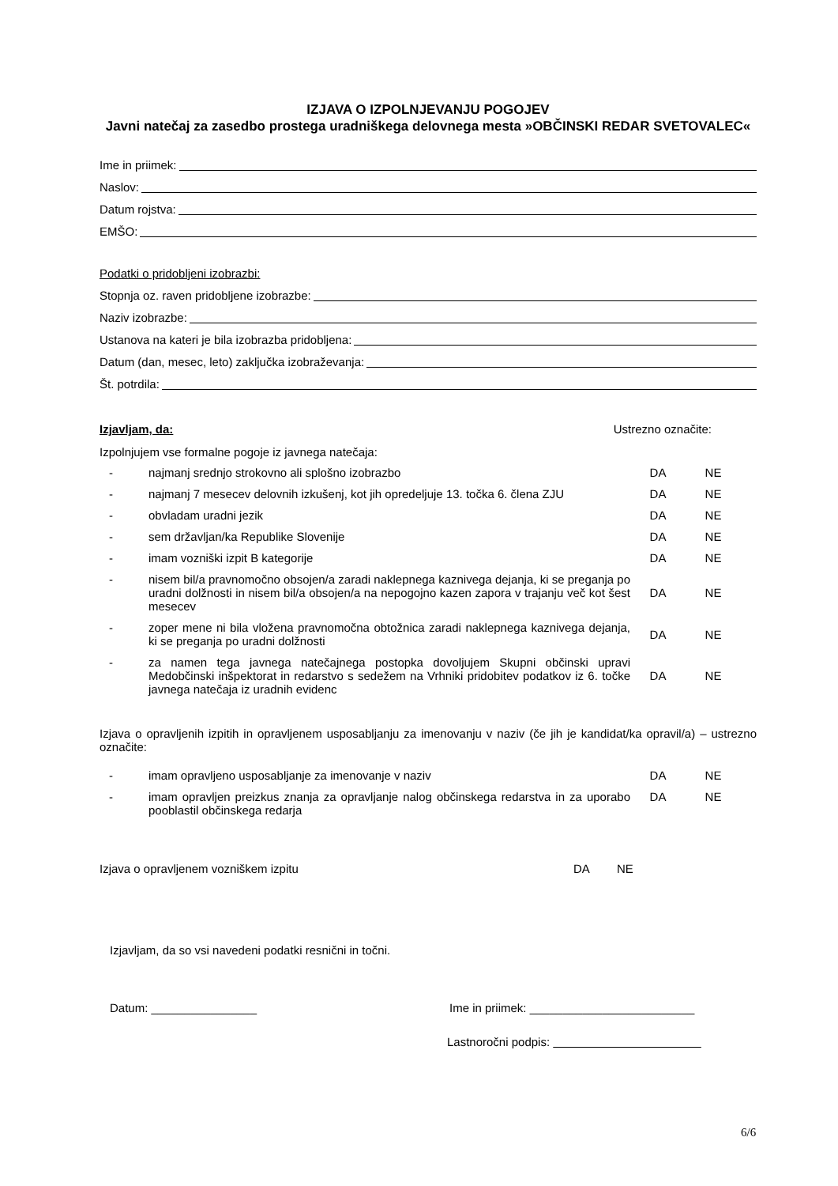IZJAVA O IZPOLNJEVANJU POGOJEV
Javni natečaj za zasedbo prostega uradniškega delovnega mesta »OBČINSKI REDAR SVETOVALEC«
Ime in priimek:
Naslov:
Datum rojstva:
EMŠO:
Podatki o pridobljeni izobrazbi:
Stopnja oz. raven pridobljene izobrazbe:
Naziv izobrazbe:
Ustanova na kateri je bila izobrazba pridobljena:
Datum (dan, mesec, leto) zaključka izobraževanja:
Št. potrdila:
Izjavljam, da: Ustrezno označite:
Izpolnjujem vse formalne pogoje iz javnega natečaja:
| - | najmanj srednjo strokovno ali splošno izobrazbo | DA | NE | |
| - | najmanj 7 mesecev delovnih izkušenj, kot jih opredeljuje 13. točka 6. člena ZJU | DA | NE | |
| - | obvladam uradni jezik | DA | NE | |
| - | sem državljan/ka Republike Slovenije | DA | NE | |
| - | imam vozniški izpit B kategorije | DA | NE | |
| - | nisem bil/a pravnomočno obsojen/a zaradi naklepnega kaznivega dejanja, ki se preganja po uradni dolžnosti in nisem bil/a obsojen/a na nepogojno kazen zapora v trajanju več kot šest mesecev | DA | NE | |
| - | zoper mene ni bila vložena pravnomočna obtožnica zaradi naklepnega kaznivega dejanja, ki se preganja po uradni dolžnosti | DA | NE | |
| - | za namen tega javnega natečajnega postopka dovoljujem Skupni občinski upravi Medobčinski inšpektorat in redarstvo s sedežem na Vrhniki pridobitev podatkov iz 6. točke javnega natečaja iz uradnih evidenc | DA | NE | |
Izjava o opravljenih izpitih in opravljenem usposabljanju za imenovanju v naziv (če jih je kandidat/ka opravil/a) – ustrezno označite:
| - | imam opravljeno usposabljanje za imenovanje v naziv | DA | NE | |
| - | imam opravljen preizkus znanja za opravljanje nalog občinskega redarstva in za uporabo pooblastil občinskega redarja | DA | NE | |
Izjava o opravljenem vozniškem izpitu DA NE
Izjavljam, da so vsi navedeni podatki resnični in točni.
Datum: ________________ Ime in priimek: _________________________
Lastnoročni podpis:
6/6